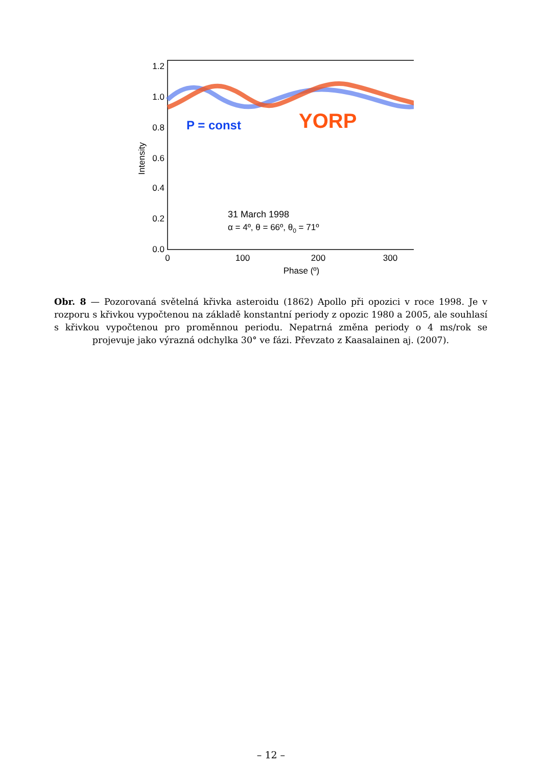1.2
1.0
0.8
0.6
0.4
0.2
0.0
0
100
200
300
Phase (º)
Intensity
P = const
YORP
31 March 1998
α = 4º, θ = 66º, θ0 = 71º
Obr. 8 — Pozorovaná světelná křivka asteroidu (1862) Apollo při opozici v roce 1998. Je v rozporu s křivkou vypočtenou na základě konstantní periody z opozic 1980 a 2005, ale souhlasí s křivkou vypočtenou pro proměnnou periodu. Nepatrná změna periody o 4 ms/rok se projevuje jako výrazná odchylka 30° ve fázi. Převzato z Kaasalainen aj. (2007).
– 12 –